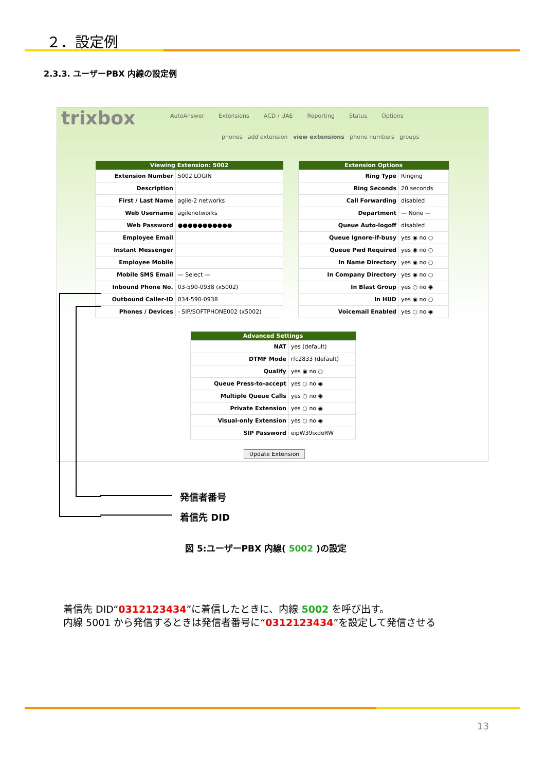２．設定例
2.3.3. ユーザーPBX 内線の設定例
trixbox
AutoAnswer Extensions ACD / UAE Reporting Status Options
phones add extension view extensions phone numbers groups
| Viewing Extension: 5002 | |
| --- | --- |
| Extension Number | 5002 LOGIN |
| Description | |
| First / Last Name | agile-2 networks |
| Web Username | agilenetworks |
| Web Password | ●●●●●●●●●●● |
| Employee Email | |
| Instant Messenger | |
| Employee Mobile | |
| Mobile SMS Email | — Select — |
| Inbound Phone No. | 03-590-0938 (x5002) |
| Outbound Caller-ID | 034-590-0938 |
| Phones / Devices | - SIP/SOFTPHONE002 (x5002) |
| Extension Options | |
| --- | --- |
| Ring Type | Ringing |
| Ring Seconds | 20 seconds |
| Call Forwarding | disabled |
| Department | — None — |
| Queue Auto-logoff | disabled |
| Queue Ignore-if-busy | yes ◉ no ○ |
| Queue Pwd Required | yes ◉ no ○ |
| In Name Directory | yes ◉ no ○ |
| In Company Directory | yes ◉ no ○ |
| In Blast Group | yes ○ no ◉ |
| In HUD | yes ◉ no ○ |
| Voicemail Enabled | yes ○ no ◉ |
| Advanced Settings | |
| --- | --- |
| NAT | yes (default) |
| DTMF Mode | rfc2833 (default) |
| Qualify | yes ◉ no ○ |
| Queue Press-to-accept | yes ○ no ◉ |
| Multiple Queue Calls | yes ○ no ◉ |
| Private Extension | yes ○ no ◉ |
| Visual-only Extension | yes ○ no ◉ |
| SIP Password | eipW39ixdeRW |
Update Extension
発信者番号
着信先 DID
図 5:ユーザーPBX 内線( 5002 )の設定
着信先 DID“0312123434”に着信したときに、内線 5002 を呼び出す。
内線 5001 から発信するときは発信者番号に“0312123434”を設定して発信させる
13